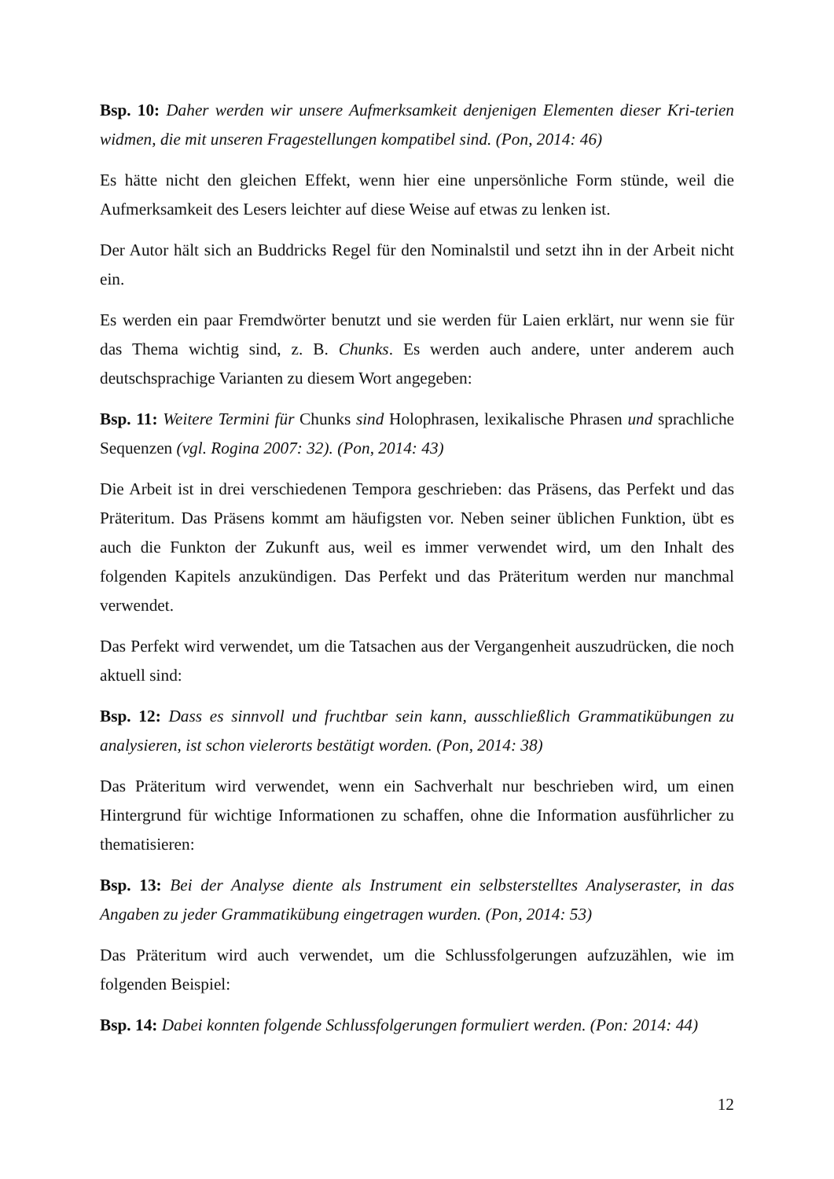Bsp. 10: Daher werden wir unsere Aufmerksamkeit denjenigen Elementen dieser Kri-terien widmen, die mit unseren Fragestellungen kompatibel sind. (Pon, 2014: 46)
Es hätte nicht den gleichen Effekt, wenn hier eine unpersönliche Form stünde, weil die Aufmerksamkeit des Lesers leichter auf diese Weise auf etwas zu lenken ist.
Der Autor hält sich an Buddricks Regel für den Nominalstil und setzt ihn in der Arbeit nicht ein.
Es werden ein paar Fremdwörter benutzt und sie werden für Laien erklärt, nur wenn sie für das Thema wichtig sind, z. B. Chunks. Es werden auch andere, unter anderem auch deutschsprachige Varianten zu diesem Wort angegeben:
Bsp. 11: Weitere Termini für Chunks sind Holophrasen, lexikalische Phrasen und sprachliche Sequenzen (vgl. Rogina 2007: 32). (Pon, 2014: 43)
Die Arbeit ist in drei verschiedenen Tempora geschrieben: das Präsens, das Perfekt und das Präteritum. Das Präsens kommt am häufigsten vor. Neben seiner üblichen Funktion, übt es auch die Funkton der Zukunft aus, weil es immer verwendet wird, um den Inhalt des folgenden Kapitels anzukündigen. Das Perfekt und das Präteritum werden nur manchmal verwendet.
Das Perfekt wird verwendet, um die Tatsachen aus der Vergangenheit auszudrücken, die noch aktuell sind:
Bsp. 12: Dass es sinnvoll und fruchtbar sein kann, ausschließlich Grammatikübungen zu analysieren, ist schon vielerorts bestätigt worden. (Pon, 2014: 38)
Das Präteritum wird verwendet, wenn ein Sachverhalt nur beschrieben wird, um einen Hintergrund für wichtige Informationen zu schaffen, ohne die Information ausführlicher zu thematisieren:
Bsp. 13: Bei der Analyse diente als Instrument ein selbsterstelltes Analyseraster, in das Angaben zu jeder Grammatikübung eingetragen wurden. (Pon, 2014: 53)
Das Präteritum wird auch verwendet, um die Schlussfolgerungen aufzuzählen, wie im folgenden Beispiel:
Bsp. 14: Dabei konnten folgende Schlussfolgerungen formuliert werden. (Pon: 2014: 44)
12